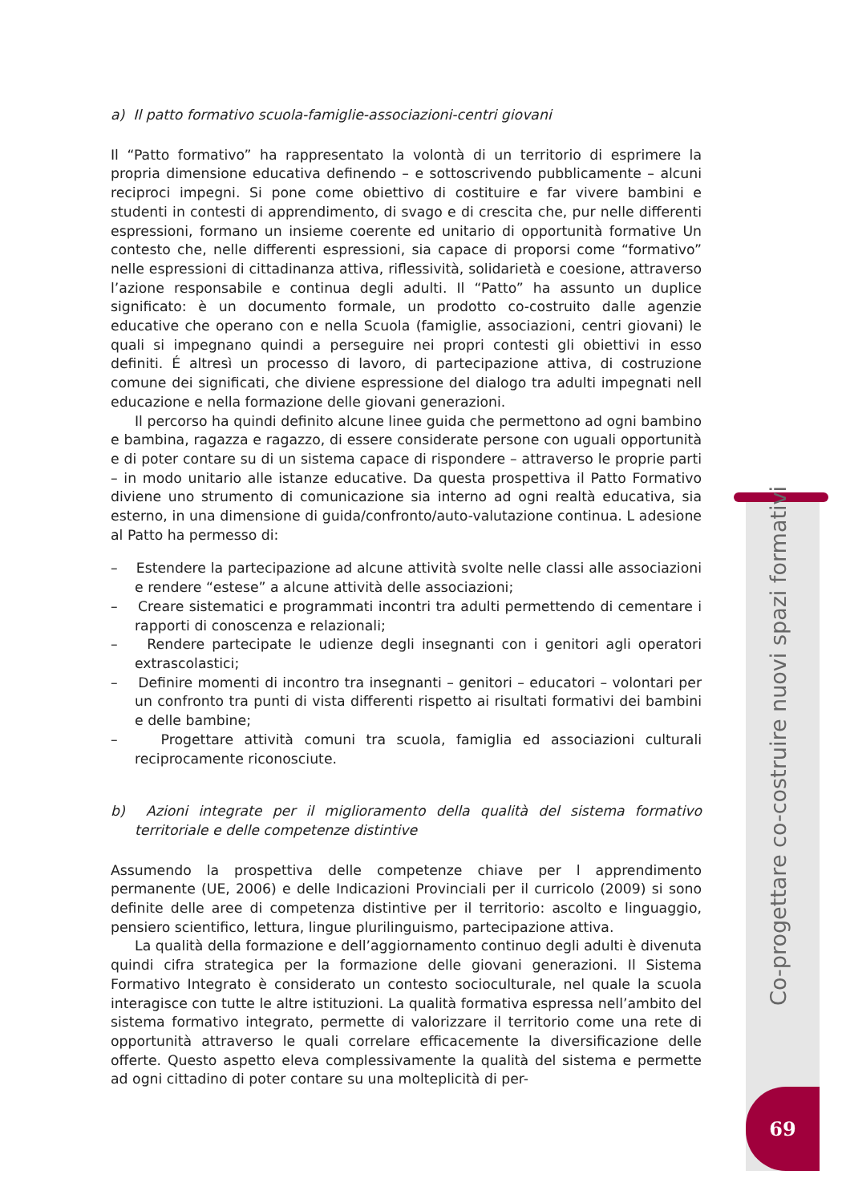a) Il patto formativo scuola-famiglie-associazioni-centri giovani
Il “Patto formativo” ha rappresentato la volontà di un territorio di esprimere la propria dimensione educativa definendo – e sottoscrivendo pubblicamente – alcuni reciproci impegni. Si pone come obiettivo di costituire e far vivere bambini e studenti in contesti di apprendimento, di svago e di crescita che, pur nelle differenti espressioni, formano un insieme coerente ed unitario di opportunità formative Un contesto che, nelle differenti espressioni, sia capace di proporsi come “formativo” nelle espressioni di cittadinanza attiva, riflessività, solidarietà e coesione, attraverso l’azione responsabile e continua degli adulti. Il “Patto” ha assunto un duplice significato: è un documento formale, un prodotto co-costruito dalle agenzie educative che operano con e nella Scuola (famiglie, associazioni, centri giovani) le quali si impegnano quindi a perseguire nei propri contesti gli obiettivi in esso definiti. É altresì un processo di lavoro, di partecipazione attiva, di costruzione comune dei significati, che diviene espressione del dialogo tra adulti impegnati nell educazione e nella formazione delle giovani generazioni.
Il percorso ha quindi definito alcune linee guida che permettono ad ogni bambino e bambina, ragazza e ragazzo, di essere considerate persone con uguali opportunità e di poter contare su di un sistema capace di rispondere – attraverso le proprie parti – in modo unitario alle istanze educative. Da questa prospettiva il Patto Formativo diviene uno strumento di comunicazione sia interno ad ogni realtà educativa, sia esterno, in una dimensione di guida/confronto/auto-valutazione continua. L adesione al Patto ha permesso di:
– Estendere la partecipazione ad alcune attività svolte nelle classi alle associazioni e rendere “estese” a alcune attività delle associazioni;
– Creare sistematici e programmati incontri tra adulti permettendo di cementare i rapporti di conoscenza e relazionali;
– Rendere partecipate le udienze degli insegnanti con i genitori agli operatori extrascolastici;
– Definire momenti di incontro tra insegnanti – genitori – educatori – volontari per un confronto tra punti di vista differenti rispetto ai risultati formativi dei bambini e delle bambine;
– Progettare attività comuni tra scuola, famiglia ed associazioni culturali reciprocamente riconosciute.
b) Azioni integrate per il miglioramento della qualità del sistema formativo territoriale e delle competenze distintive
Assumendo la prospettiva delle competenze chiave per l apprendimento permanente (UE, 2006) e delle Indicazioni Provinciali per il curricolo (2009) si sono definite delle aree di competenza distintive per il territorio: ascolto e linguaggio, pensiero scientifico, lettura, lingue plurilinguismo, partecipazione attiva.
La qualità della formazione e dell’aggiornamento continuo degli adulti è divenuta quindi cifra strategica per la formazione delle giovani generazioni. Il Sistema Formativo Integrato è considerato un contesto socioculturale, nel quale la scuola interagisce con tutte le altre istituzioni. La qualità formativa espressa nell’ambito del sistema formativo integrato, permette di valorizzare il territorio come una rete di opportunità attraverso le quali correlare efficacemente la diversificazione delle offerte. Questo aspetto eleva complessivamente la qualità del sistema e permette ad ogni cittadino di poter contare su una molteplicità di per-
Co-progettare co-costruire nuovi spazi formativi
69